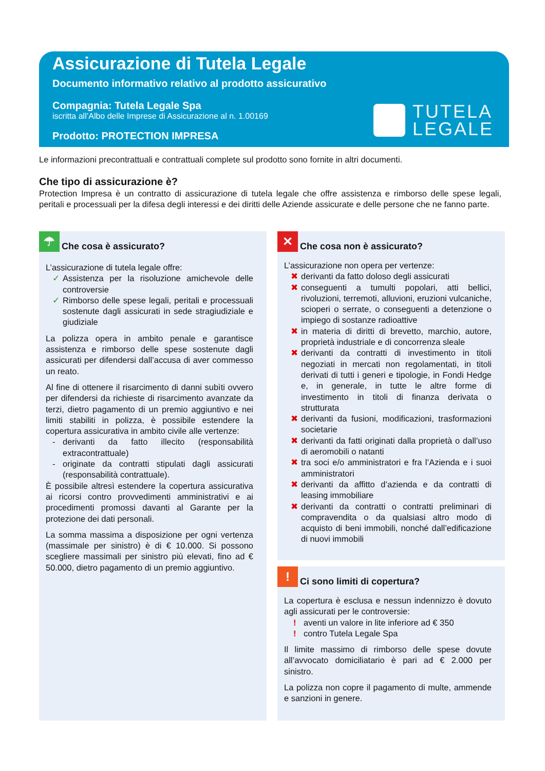Assicurazione di Tutela Legale
Documento informativo relativo al prodotto assicurativo
Compagnia: Tutela Legale Spa
iscritta all’Albo delle Imprese di Assicurazione al n. 1.00169
Prodotto: PROTECTION IMPRESA
TUTELA
LEGALE
Le informazioni precontrattuali e contrattuali complete sul prodotto sono fornite in altri documenti.
Che tipo di assicurazione è?
Protection Impresa è un contratto di assicurazione di tutela legale che offre assistenza e rimborso delle spese legali, peritali e processuali per la difesa degli interessi e dei diritti delle Aziende assicurate e delle persone che ne fanno parte.
☂ Che cosa è assicurato?
L’assicurazione di tutela legale offre:
✓ Assistenza per la risoluzione amichevole delle controversie
✓ Rimborso delle spese legali, peritali e processuali sostenute dagli assicurati in sede stragiudiziale e giudiziale
La polizza opera in ambito penale e garantisce assistenza e rimborso delle spese sostenute dagli assicurati per difendersi dall’accusa di aver commesso un reato.
Al fine di ottenere il risarcimento di danni subìti ovvero per difendersi da richieste di risarcimento avanzate da terzi, dietro pagamento di un premio aggiuntivo e nei limiti stabiliti in polizza, è possibile estendere la copertura assicurativa in ambito civile alle vertenze:
- derivanti da fatto illecito (responsabilità extracontrattuale)
- originate da contratti stipulati dagli assicurati (responsabilità contrattuale).
È possibile altresì estendere la copertura assicurativa ai ricorsi contro provvedimenti amministrativi e ai procedimenti promossi davanti al Garante per la protezione dei dati personali.
La somma massima a disposizione per ogni vertenza (massimale per sinistro) è di € 10.000. Si possono scegliere massimali per sinistro più elevati, fino ad € 50.000, dietro pagamento di un premio aggiuntivo.
✕ Che cosa non è assicurato?
L’assicurazione non opera per vertenze:
✖ derivanti da fatto doloso degli assicurati
✖ conseguenti a tumulti popolari, atti bellici, rivoluzioni, terremoti, alluvioni, eruzioni vulcaniche, scioperi o serrate, o conseguenti a detenzione o impiego di sostanze radioattive
✖ in materia di diritti di brevetto, marchio, autore, proprietà industriale e di concorrenza sleale
✖ derivanti da contratti di investimento in titoli negoziati in mercati non regolamentati, in titoli derivati di tutti i generi e tipologie, in Fondi Hedge e, in generale, in tutte le altre forme di investimento in titoli di finanza derivata o strutturata
✖ derivanti da fusioni, modificazioni, trasformazioni societarie
✖ derivanti da fatti originati dalla proprietà o dall’uso di aeromobili o natanti
✖ tra soci e/o amministratori e fra l’Azienda e i suoi amministratori
✖ derivanti da affitto d’azienda e da contratti di leasing immobiliare
✖ derivanti da contratti o contratti preliminari di compravendita o da qualsiasi altro modo di acquisto di beni immobili, nonché dall’edificazione di nuovi immobili
! Ci sono limiti di copertura?
La copertura è esclusa e nessun indennizzo è dovuto agli assicurati per le controversie:
! aventi un valore in lite inferiore ad € 350
! contro Tutela Legale Spa
Il limite massimo di rimborso delle spese dovute all’avvocato domiciliatario è pari ad € 2.000 per sinistro.
La polizza non copre il pagamento di multe, ammende e sanzioni in genere.